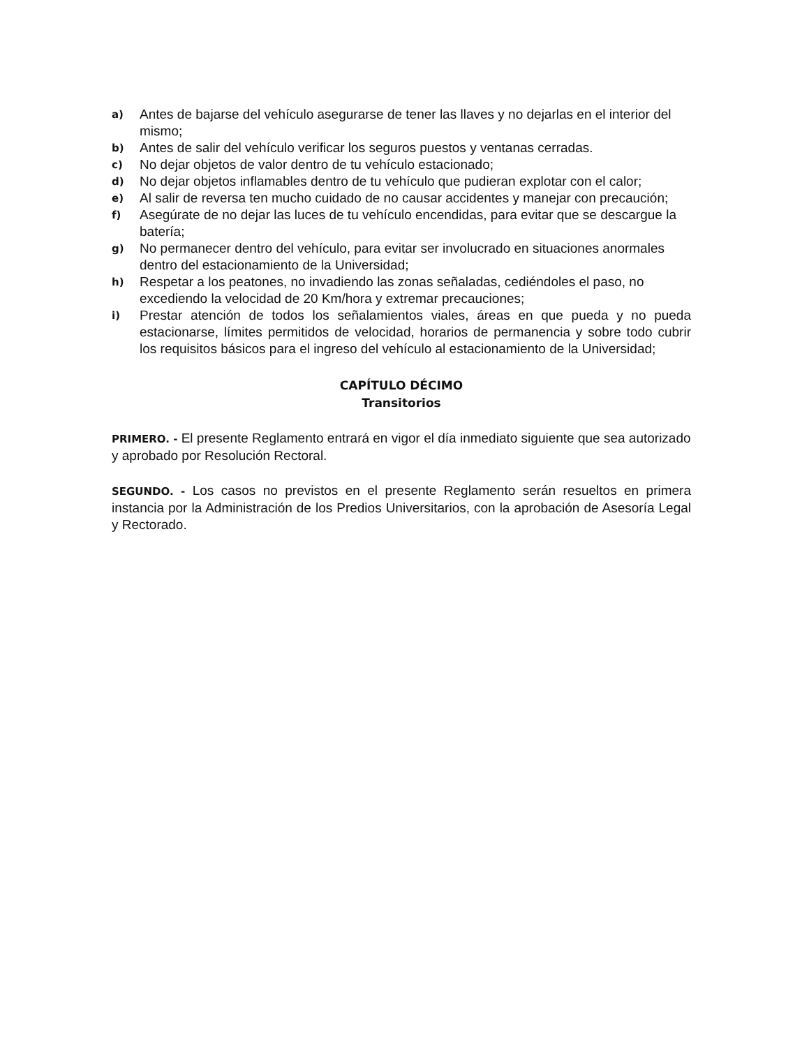a) Antes de bajarse del vehículo asegurarse de tener las llaves y no dejarlas en el interior del mismo;
b) Antes de salir del vehículo verificar los seguros puestos y ventanas cerradas.
c) No dejar objetos de valor dentro de tu vehículo estacionado;
d) No dejar objetos inflamables dentro de tu vehículo que pudieran explotar con el calor;
e) Al salir de reversa ten mucho cuidado de no causar accidentes y manejar con precaución;
f) Asegúrate de no dejar las luces de tu vehículo encendidas, para evitar que se descargue la batería;
g) No permanecer dentro del vehículo, para evitar ser involucrado en situaciones anormales dentro del estacionamiento de la Universidad;
h) Respetar a los peatones, no invadiendo las zonas señaladas, cediéndoles el paso, no excediendo la velocidad de 20 Km/hora y extremar precauciones;
i) Prestar atención de todos los señalamientos viales, áreas en que pueda y no pueda estacionarse, límites permitidos de velocidad, horarios de permanencia y sobre todo cubrir los requisitos básicos para el ingreso del vehículo al estacionamiento de la Universidad;
CAPÍTULO DÉCIMO
Transitorios
PRIMERO. - El presente Reglamento entrará en vigor el día inmediato siguiente que sea autorizado y aprobado por Resolución Rectoral.
SEGUNDO. - Los casos no previstos en el presente Reglamento serán resueltos en primera instancia por la Administración de los Predios Universitarios, con la aprobación de Asesoría Legal y Rectorado.